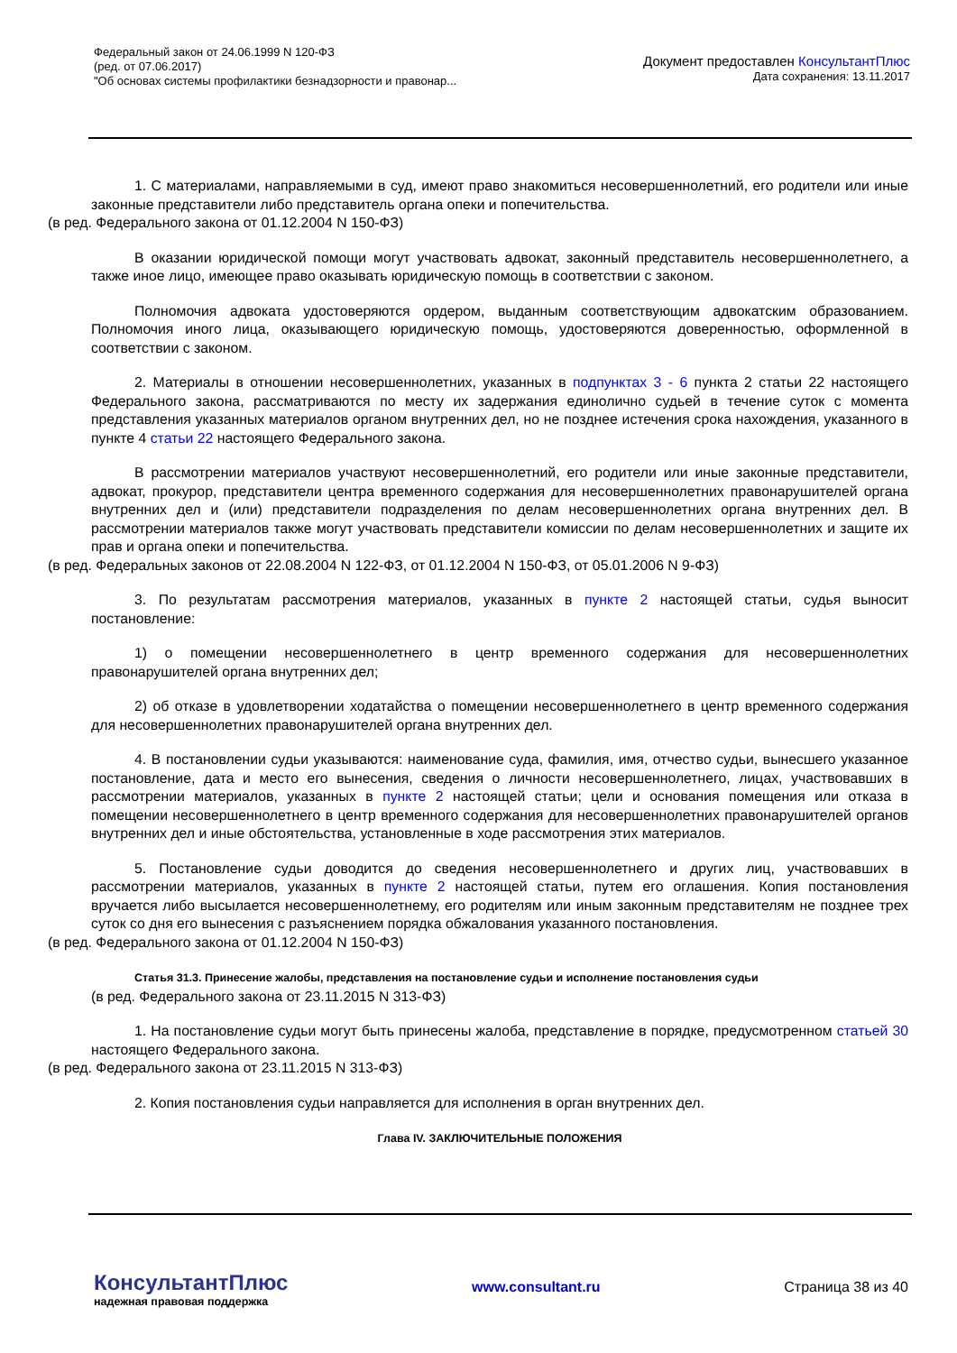Федеральный закон от 24.06.1999 N 120-ФЗ
(ред. от 07.06.2017)
"Об основах системы профилактики безнадзорности и правонар...
Документ предоставлен КонсультантПлюс
Дата сохранения: 13.11.2017
1. С материалами, направляемыми в суд, имеют право знакомиться несовершеннолетний, его родители или иные законные представители либо представитель органа опеки и попечительства.
(в ред. Федерального закона от 01.12.2004 N 150-ФЗ)
В оказании юридической помощи могут участвовать адвокат, законный представитель несовершеннолетнего, а также иное лицо, имеющее право оказывать юридическую помощь в соответствии с законом.
Полномочия адвоката удостоверяются ордером, выданным соответствующим адвокатским образованием. Полномочия иного лица, оказывающего юридическую помощь, удостоверяются доверенностью, оформленной в соответствии с законом.
2. Материалы в отношении несовершеннолетних, указанных в подпунктах 3 - 6 пункта 2 статьи 22 настоящего Федерального закона, рассматриваются по месту их задержания единолично судьей в течение суток с момента представления указанных материалов органом внутренних дел, но не позднее истечения срока нахождения, указанного в пункте 4 статьи 22 настоящего Федерального закона.
В рассмотрении материалов участвуют несовершеннолетний, его родители или иные законные представители, адвокат, прокурор, представители центра временного содержания для несовершеннолетних правонарушителей органа внутренних дел и (или) представители подразделения по делам несовершеннолетних органа внутренних дел. В рассмотрении материалов также могут участвовать представители комиссии по делам несовершеннолетних и защите их прав и органа опеки и попечительства.
(в ред. Федеральных законов от 22.08.2004 N 122-ФЗ, от 01.12.2004 N 150-ФЗ, от 05.01.2006 N 9-ФЗ)
3. По результатам рассмотрения материалов, указанных в пункте 2 настоящей статьи, судья выносит постановление:
1) о помещении несовершеннолетнего в центр временного содержания для несовершеннолетних правонарушителей органа внутренних дел;
2) об отказе в удовлетворении ходатайства о помещении несовершеннолетнего в центр временного содержания для несовершеннолетних правонарушителей органа внутренних дел.
4. В постановлении судьи указываются: наименование суда, фамилия, имя, отчество судьи, вынесшего указанное постановление, дата и место его вынесения, сведения о личности несовершеннолетнего, лицах, участвовавших в рассмотрении материалов, указанных в пункте 2 настоящей статьи; цели и основания помещения или отказа в помещении несовершеннолетнего в центр временного содержания для несовершеннолетних правонарушителей органов внутренних дел и иные обстоятельства, установленные в ходе рассмотрения этих материалов.
5. Постановление судьи доводится до сведения несовершеннолетнего и других лиц, участвовавших в рассмотрении материалов, указанных в пункте 2 настоящей статьи, путем его оглашения. Копия постановления вручается либо высылается несовершеннолетнему, его родителям или иным законным представителям не позднее трех суток со дня его вынесения с разъяснением порядка обжалования указанного постановления.
(в ред. Федерального закона от 01.12.2004 N 150-ФЗ)
Статья 31.3. Принесение жалобы, представления на постановление судьи и исполнение постановления судьи
(в ред. Федерального закона от 23.11.2015 N 313-ФЗ)
1. На постановление судьи могут быть принесены жалоба, представление в порядке, предусмотренном статьей 30 настоящего Федерального закона.
(в ред. Федерального закона от 23.11.2015 N 313-ФЗ)
2. Копия постановления судьи направляется для исполнения в орган внутренних дел.
Глава IV. ЗАКЛЮЧИТЕЛЬНЫЕ ПОЛОЖЕНИЯ
КонсультантПлюс
надежная правовая поддержка
www.consultant.ru Страница 38 из 40